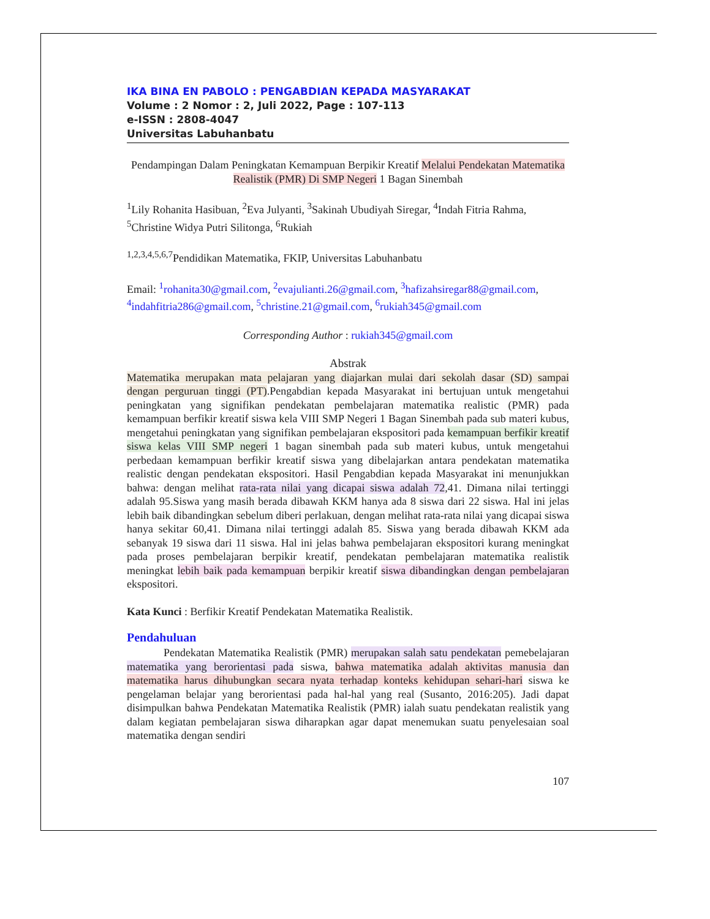IKA BINA EN PABOLO : PENGABDIAN KEPADA MASYARAKAT
Volume : 2 Nomor : 2, Juli 2022, Page : 107-113
e-ISSN : 2808-4047
Universitas Labuhanbatu
Pendampingan Dalam Peningkatan Kemampuan Berpikir Kreatif Melalui Pendekatan Matematika Realistik (PMR) Di SMP Negeri 1 Bagan Sinembah
<sup>1</sup> Lily Rohanita Hasibuan, <sup>2</sup>Eva Julyanti, <sup>3</sup>Sakinah Ubudiyah Siregar, <sup>4</sup>Indah Fitria Rahma, <sup>5</sup>Christine Widya Putri Silitonga, <sup>6</sup>Rukiah
<sup>1,2,3,4,5,6,7</sup>Pendidikan Matematika, FKIP, Universitas Labuhanbatu
Email: <sup>1</sup>rohanita30@gmail.com, <sup>2</sup>evajulianti.26@gmail.com, <sup>3</sup>hafizahsiregar88@gmail.com, <sup>4</sup>indahfitria286@gmail.com, <sup>5</sup>christine.21@gmail.com, <sup>6</sup>rukiah345@gmail.com
Corresponding Author : rukiah345@gmail.com
Abstrak
Matematika merupakan mata pelajaran yang diajarkan mulai dari sekolah dasar (SD) sampai dengan perguruan tinggi (PT).Pengabdian kepada Masyarakat ini bertujuan untuk mengetahui peningkatan yang signifikan pendekatan pembelajaran matematika realistic (PMR) pada kemampuan berfikir kreatif siswa kela VIII SMP Negeri 1 Bagan Sinembah pada sub materi kubus, mengetahui peningkatan yang signifikan pembelajaran ekspositori pada kemampuan berfikir kreatif siswa kelas VIII SMP negeri 1 bagan sinembah pada sub materi kubus, untuk mengetahui perbedaan kemampuan berfikir kreatif siswa yang dibelajarkan antara pendekatan matematika realistic dengan pendekatan ekspositori. Hasil Pengabdian kepada Masyarakat ini menunjukkan bahwa: dengan melihat rata-rata nilai yang dicapai siswa adalah 72,41. Dimana nilai tertinggi adalah 95.Siswa yang masih berada dibawah KKM hanya ada 8 siswa dari 22 siswa. Hal ini jelas lebih baik dibandingkan sebelum diberi perlakuan, dengan melihat rata-rata nilai yang dicapai siswa hanya sekitar 60,41. Dimana nilai tertinggi adalah 85. Siswa yang berada dibawah KKM ada sebanyak 19 siswa dari 11 siswa. Hal ini jelas bahwa pembelajaran ekspositori kurang meningkat pada proses pembelajaran berpikir kreatif, pendekatan pembelajaran matematika realistik meningkat lebih baik pada kemampuan berpikir kreatif siswa dibandingkan dengan pembelajaran ekspositori.
Kata Kunci : Berfikir Kreatif Pendekatan Matematika Realistik.
Pendahuluan
Pendekatan Matematika Realistik (PMR) merupakan salah satu pendekatan pemebelajaran matematika yang berorientasi pada siswa, bahwa matematika adalah aktivitas manusia dan matematika harus dihubungkan secara nyata terhadap konteks kehidupan sehari-hari siswa ke pengelaman belajar yang berorientasi pada hal-hal yang real (Susanto, 2016:205). Jadi dapat disimpulkan bahwa Pendekatan Matematika Realistik (PMR) ialah suatu pendekatan realistik yang dalam kegiatan pembelajaran siswa diharapkan agar dapat menemukan suatu penyelesaian soal matematika dengan sendiri
107